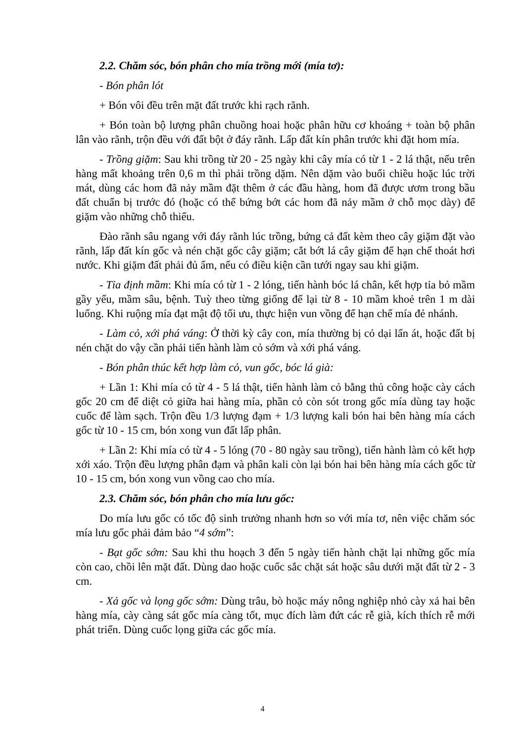2.2. Chăm sóc, bón phân cho mía trồng mới (mía tơ):
- Bón phân lót
+ Bón vôi đều trên mặt đất trước khi rạch rãnh.
+ Bón toàn bộ lượng phân chuồng hoai hoặc phân hữu cơ khoáng + toàn bộ phân lân vào rãnh, trộn đều với đất bột ở đáy rãnh. Lấp đất kín phân trước khi đặt hom mía.
- Trồng giặm: Sau khi trồng từ 20 - 25 ngày khi cây mía có từ 1 - 2 lá thật, nếu trên hàng mất khoảng trên 0,6 m thì phải trồng dặm. Nên dặm vào buổi chiều hoặc lúc trời mát, dùng các hom đã nảy mầm đặt thêm ở các đầu hàng, hom đã được ươm trong bầu đất chuẩn bị trước đó (hoặc có thể bứng bớt các hom đã nảy mầm ở chỗ mọc dày) để giặm vào những chỗ thiếu.
Đào rãnh sâu ngang với đáy rãnh lúc trồng, bứng cả đất kèm theo cây giặm đặt vào rãnh, lấp đất kín gốc và nén chặt gốc cây giặm; cắt bớt lá cây giặm để hạn chế thoát hơi nước. Khi giặm đất phải đủ ẩm, nếu có điều kiện cần tưới ngay sau khi giặm.
- Tỉa định mầm: Khi mía có từ 1 - 2 lóng, tiến hành bóc lá chân, kết hợp tỉa bỏ mầm gầy yếu, mầm sâu, bệnh. Tuỳ theo từng giống để lại từ 8 - 10 mầm khoẻ trên 1 m dài luống. Khi ruộng mía đạt mật độ tối ưu, thực hiện vun vồng để hạn chế mía đẻ nhánh.
- Làm cỏ, xới phá váng: Ở thời kỳ cây con, mía thường bị cỏ dại lấn át, hoặc đất bị nén chặt do vậy cần phải tiến hành làm cỏ sớm và xới phá váng.
- Bón phân thúc kết hợp làm cỏ, vun gốc, bóc lá già:
+ Lần 1: Khi mía có từ 4 - 5 lá thật, tiến hành làm cỏ bằng thủ công hoặc cày cách gốc 20 cm để diệt cỏ giữa hai hàng mía, phần cỏ còn sót trong gốc mía dùng tay hoặc cuốc để làm sạch. Trộn đều 1/3 lượng đạm + 1/3 lượng kali bón hai bên hàng mía cách gốc từ 10 - 15 cm, bón xong vun đất lấp phân.
+ Lần 2: Khi mía có từ 4 - 5 lóng (70 - 80 ngày sau trồng), tiến hành làm cỏ kết hợp xới xáo. Trộn đều lượng phân đạm và phân kali còn lại bón hai bên hàng mía cách gốc từ 10 - 15 cm, bón xong vun vồng cao cho mía.
2.3. Chăm sóc, bón phân cho mía lưu gốc:
Do mía lưu gốc có tốc độ sinh trưởng nhanh hơn so với mía tơ, nên việc chăm sóc mía lưu gốc phải đảm bảo “4 sớm”:
- Bạt gốc sớm: Sau khi thu hoạch 3 đến 5 ngày tiến hành chặt lại những gốc mía còn cao, chồi lên mặt đất. Dùng dao hoặc cuốc sắc chặt sát hoặc sâu dưới mặt đất từ 2 - 3 cm.
- Xả gốc và lọng gốc sớm: Dùng trâu, bò hoặc máy nông nghiệp nhỏ cày xả hai bên hàng mía, cày càng sát gốc mía càng tốt, mục đích làm đứt các rễ già, kích thích rễ mới phát triển. Dùng cuốc lọng giữa các gốc mía.
4